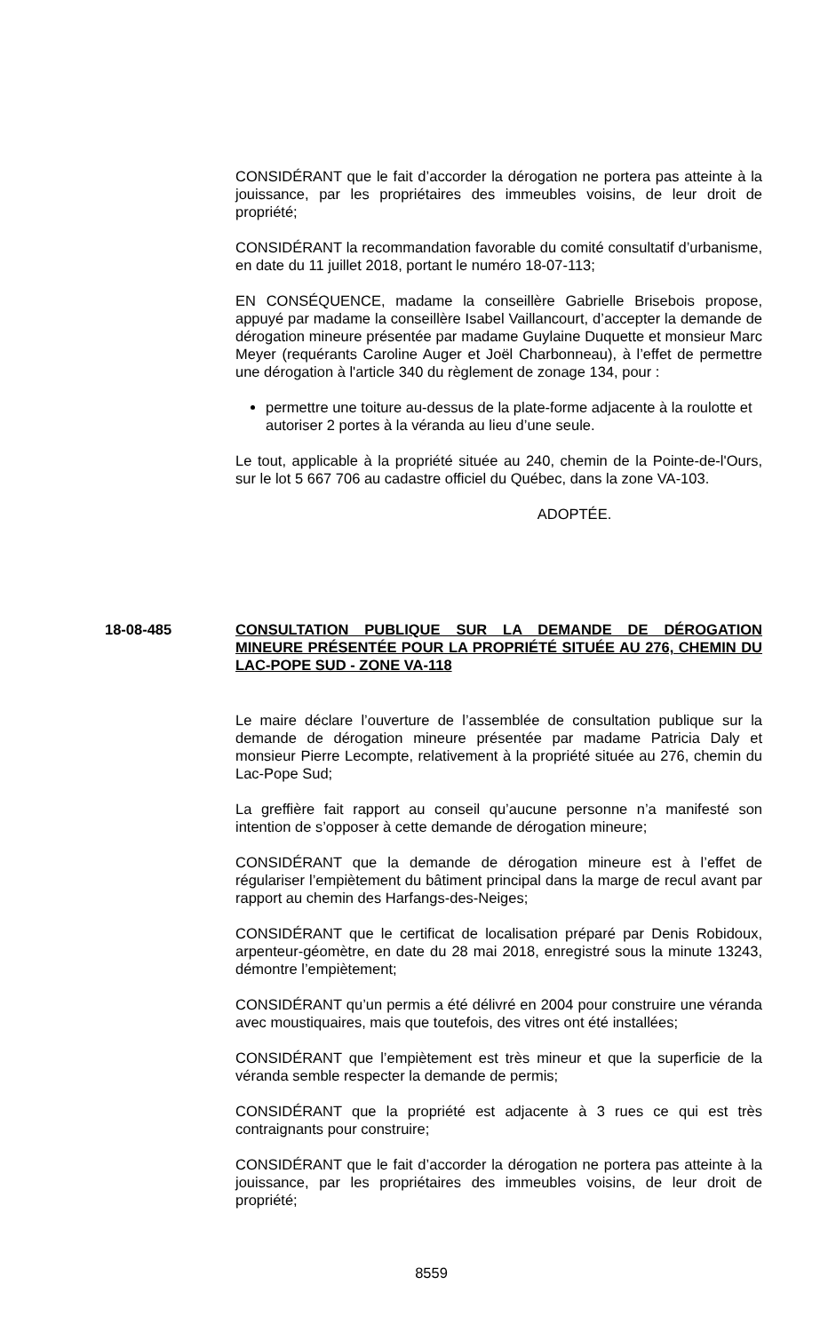CONSIDÉRANT que le fait d’accorder la dérogation ne portera pas atteinte à la jouissance, par les propriétaires des immeubles voisins, de leur droit de propriété;
CONSIDÉRANT la recommandation favorable du comité consultatif d’urbanisme, en date du 11 juillet 2018, portant le numéro 18-07-113;
EN CONSÉQUENCE, madame la conseillère Gabrielle Brisebois propose, appuyé par madame la conseillère Isabel Vaillancourt, d’accepter la demande de dérogation mineure présentée par madame Guylaine Duquette et monsieur Marc Meyer (requérants Caroline Auger et Joël Charbonneau), à l’effet de permettre une dérogation à l'article 340 du règlement de zonage 134, pour :
permettre une toiture au-dessus de la plate-forme adjacente à la roulotte et autoriser 2 portes à la véranda au lieu d’une seule.
Le tout, applicable à la propriété située au 240, chemin de la Pointe-de-l'Ours, sur le lot 5 667 706 au cadastre officiel du Québec, dans la zone VA-103.
ADOPTÉE.
18-08-485 CONSULTATION PUBLIQUE SUR LA DEMANDE DE DÉROGATION MINEURE PRÉSENTÉE POUR LA PROPRIÉTÉ SITUÉE AU 276, CHEMIN DU LAC-POPE SUD - ZONE VA-118
Le maire déclare l’ouverture de l’assemblée de consultation publique sur la demande de dérogation mineure présentée par madame Patricia Daly et monsieur Pierre Lecompte, relativement à la propriété située au 276, chemin du Lac-Pope Sud;
La greffière fait rapport au conseil qu’aucune personne n’a manifesté son intention de s’opposer à cette demande de dérogation mineure;
CONSIDÉRANT que la demande de dérogation mineure est à l’effet de régulariser l’empiètement du bâtiment principal dans la marge de recul avant par rapport au chemin des Harfangs-des-Neiges;
CONSIDÉRANT que le certificat de localisation préparé par Denis Robidoux, arpenteur-géomètre, en date du 28 mai 2018, enregistré sous la minute 13243, démontre l’empiètement;
CONSIDÉRANT qu’un permis a été délivré en 2004 pour construire une véranda avec moustiquaires, mais que toutefois, des vitres ont été installées;
CONSIDÉRANT que l’empiètement est très mineur et que la superficie de la véranda semble respecter la demande de permis;
CONSIDÉRANT que la propriété est adjacente à 3 rues ce qui est très contraignants pour construire;
CONSIDÉRANT que le fait d’accorder la dérogation ne portera pas atteinte à la jouissance, par les propriétaires des immeubles voisins, de leur droit de propriété;
8559